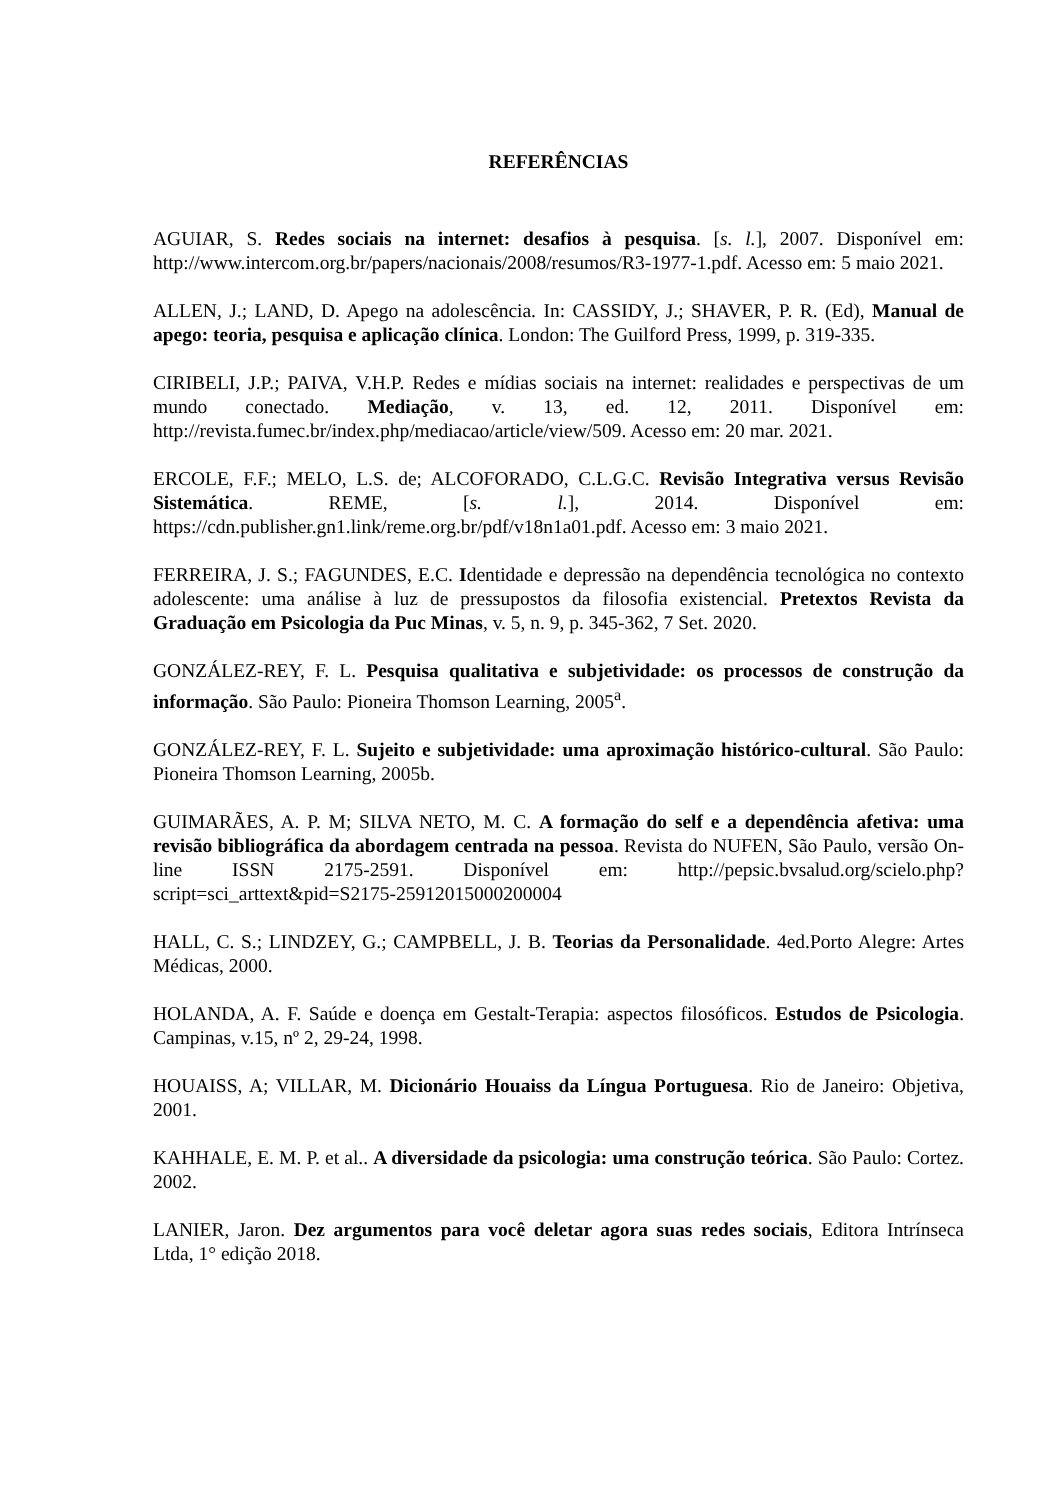REFERÊNCIAS
AGUIAR, S. Redes sociais na internet: desafios à pesquisa. [s. l.], 2007. Disponível em: http://www.intercom.org.br/papers/nacionais/2008/resumos/R3-1977-1.pdf. Acesso em: 5 maio 2021.
ALLEN, J.; LAND, D. Apego na adolescência. In: CASSIDY, J.; SHAVER, P. R. (Ed), Manual de apego: teoria, pesquisa e aplicação clínica. London: The Guilford Press, 1999, p. 319-335.
CIRIBELI, J.P.; PAIVA, V.H.P. Redes e mídias sociais na internet: realidades e perspectivas de um mundo conectado. Mediação, v. 13, ed. 12, 2011. Disponível em: http://revista.fumec.br/index.php/mediacao/article/view/509. Acesso em: 20 mar. 2021.
ERCOLE, F.F.; MELO, L.S. de; ALCOFORADO, C.L.G.C. Revisão Integrativa versus Revisão Sistemática. REME, [s. l.], 2014. Disponível em: https://cdn.publisher.gn1.link/reme.org.br/pdf/v18n1a01.pdf. Acesso em: 3 maio 2021.
FERREIRA, J. S.; FAGUNDES, E.C. Identidade e depressão na dependência tecnológica no contexto adolescente: uma análise à luz de pressupostos da filosofia existencial. Pretextos Revista da Graduação em Psicologia da Puc Minas, v. 5, n. 9, p. 345-362, 7 Set. 2020.
GONZÁLEZ-REY, F. L. Pesquisa qualitativa e subjetividade: os processos de construção da informação. São Paulo: Pioneira Thomson Learning, 2005<sup>a</sup>.
GONZÁLEZ-REY, F. L. Sujeito e subjetividade: uma aproximação histórico-cultural. São Paulo: Pioneira Thomson Learning, 2005b.
GUIMARÃES, A. P. M; SILVA NETO, M. C. A formação do self e a dependência afetiva: uma revisão bibliográfica da abordagem centrada na pessoa. Revista do NUFEN, São Paulo, versão On-line ISSN 2175-2591. Disponível em: http://pepsic.bvsalud.org/scielo.php?script=sci_arttext&pid=S2175-25912015000200004
HALL, C. S.; LINDZEY, G.; CAMPBELL, J. B. Teorias da Personalidade. 4ed.Porto Alegre: Artes Médicas, 2000.
HOLANDA, A. F. Saúde e doença em Gestalt-Terapia: aspectos filosóficos. Estudos de Psicologia. Campinas, v.15, nº 2, 29-24, 1998.
HOUAISS, A; VILLAR, M. Dicionário Houaiss da Língua Portuguesa. Rio de Janeiro: Objetiva, 2001.
KAHHALE, E. M. P. et al.. A diversidade da psicologia: uma construção teórica. São Paulo: Cortez. 2002.
LANIER, Jaron. Dez argumentos para você deletar agora suas redes sociais, Editora Intrínseca Ltda, 1° edição 2018.